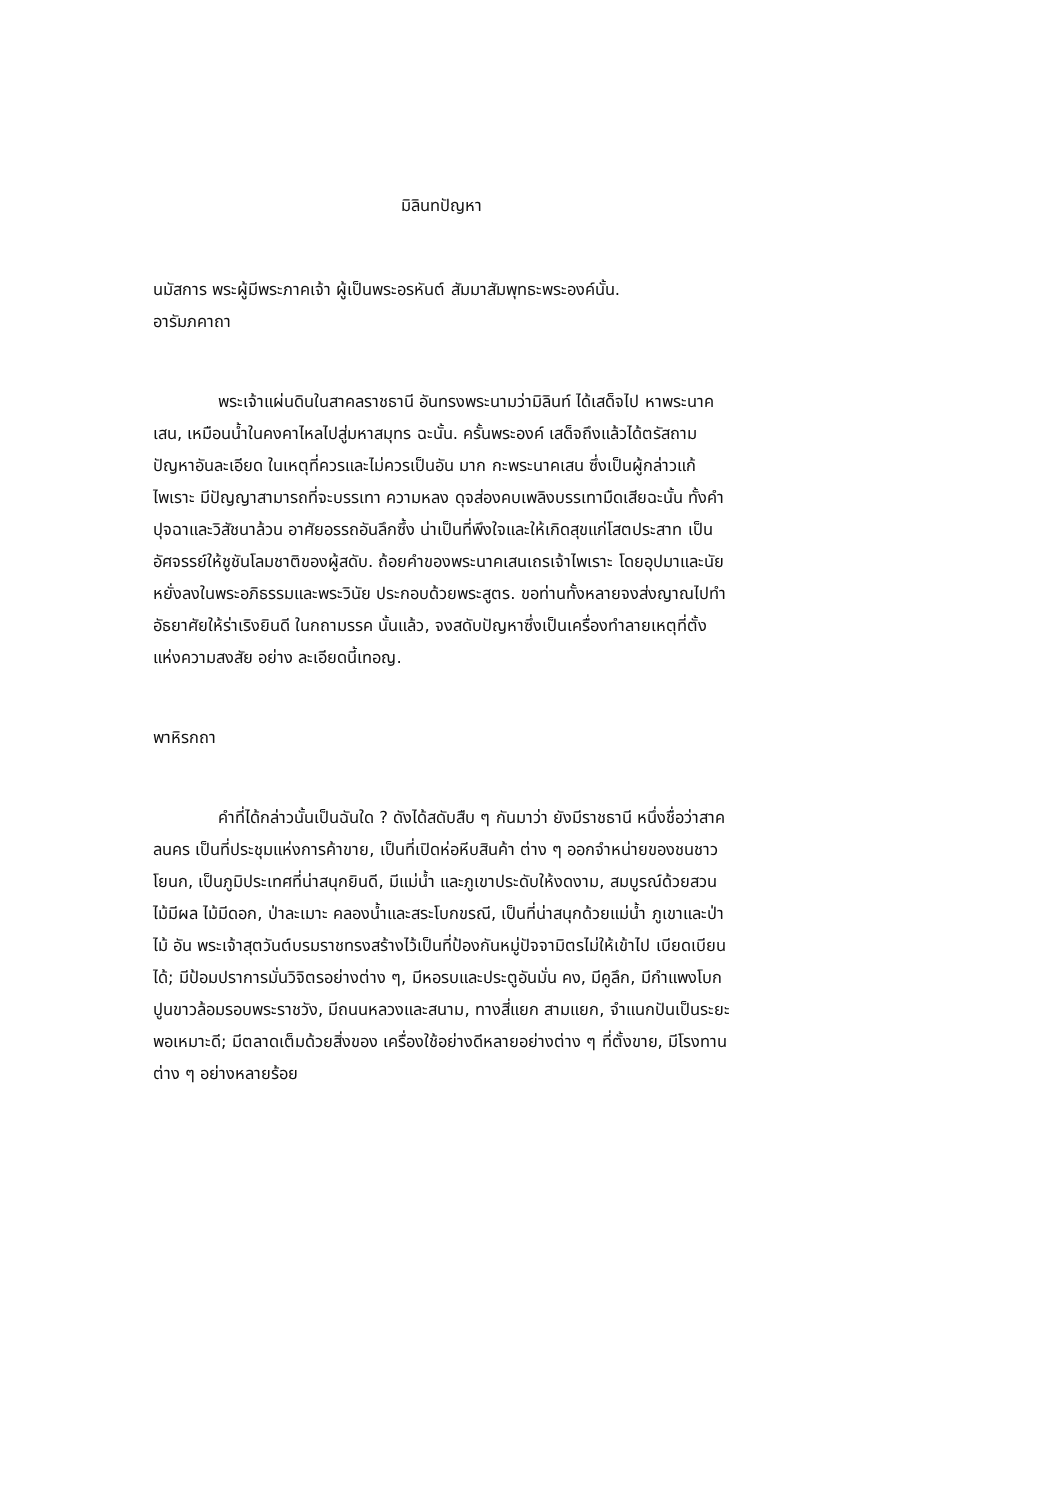มิลินทปัญหา
นมัสการ พระผู้มีพระภาคเจ้า ผู้เป็นพระอรหันต์ สัมมาสัมพุทธะพระองค์นั้น.
อารัมภคาถา
พระเจ้าแผ่นดินในสาคลราชธานี อันทรงพระนามว่ามิลินท์ ได้เสด็จไป หาพระนาคเสน, เหมือนน้ำในคงคาไหลไปสู่มหาสมุทร ฉะนั้น. ครั้นพระองค์ เสด็จถึงแล้วได้ตรัสถามปัญหาอันละเอียด ในเหตุที่ควรและไม่ควรเป็นอัน มาก กะพระนาคเสน ซึ่งเป็นผู้กล่าวแก้ไพเราะ มีปัญญาสามารถที่จะบรรเทา ความหลง ดุจส่องคบเพลิงบรรเทามืดเสียฉะนั้น ทั้งคำปุจฉาและวิสัชนาล้วน อาศัยอรรถอันลึกซึ้ง น่าเป็นที่พึงใจและให้เกิดสุขแก่โสตประสาท เป็น อัศจรรย์ให้ชูชันโลมชาติของผู้สดับ. ถ้อยคำของพระนาคเสนเถรเจ้าไพเราะ โดยอุปมาและนัย หยั่งลงในพระอภิธรรมและพระวินัย ประกอบด้วยพระสูตร. ขอท่านทั้งหลายจงส่งญาณไปทำอัธยาศัยให้ร่าเริงยินดี ในกถามรรค นั้นแล้ว, จงสดับปัญหาซึ่งเป็นเครื่องทำลายเหตุที่ตั้งแห่งความสงสัย อย่าง ละเอียดนี้เทอญ.
พาหิรกถา
คำที่ได้กล่าวนั้นเป็นฉันใด ? ดังได้สดับสืบ ๆ กันมาว่า ยังมีราชธานี หนึ่งชื่อว่าสาคลนคร เป็นที่ประชุมแห่งการค้าขาย, เป็นที่เปิดห่อหีบสินค้า ต่าง ๆ ออกจำหน่ายของชนชาวโยนก, เป็นภูมิประเทศที่น่าสนุกยินดี, มีแม่น้ำ และภูเขาประดับให้งดงาม, สมบูรณ์ด้วยสวนไม้มีผล ไม้มีดอก, ป่าละเมาะ คลองน้ำและสระโบกขรณี, เป็นที่น่าสนุกด้วยแม่น้ำ ภูเขาและป่าไม้ อัน พระเจ้าสุตวันต์บรมราชทรงสร้างไว้เป็นที่ป้องกันหมู่ปัจจามิตรไม่ให้เข้าไป เบียดเบียนได้; มีป้อมปราการมั่นวิจิตรอย่างต่าง ๆ, มีหอรบและประตูอันมั่น คง, มีคูลึก, มีกำแพงโบกปูนขาวล้อมรอบพระราชวัง, มีถนนหลวงและสนาม, ทางสี่แยก สามแยก, จำแนกปันเป็นระยะพอเหมาะดี; มีตลาดเต็มด้วยสิ่งของ เครื่องใช้อย่างดีหลายอย่างต่าง ๆ ที่ตั้งขาย, มีโรงทานต่าง ๆ อย่างหลายร้อย